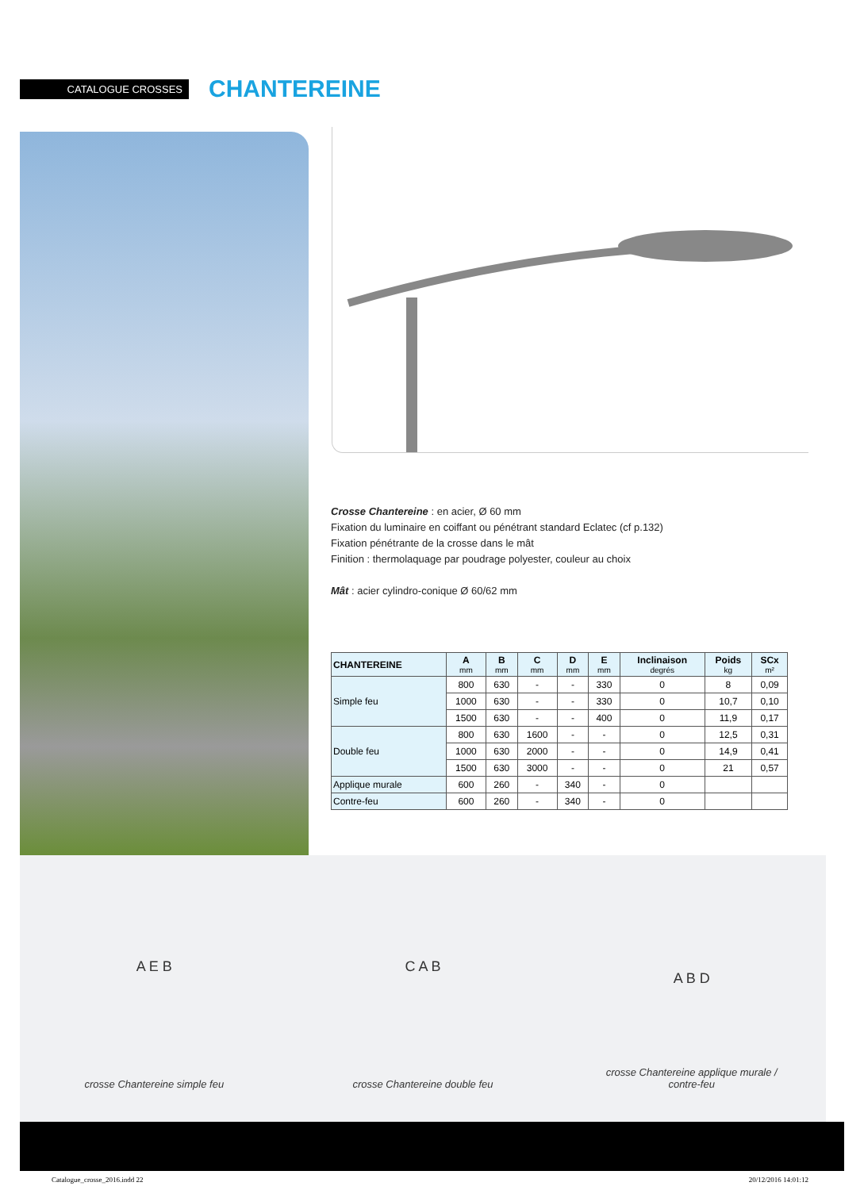CATALOGUE CROSSES
CHANTEREINE
Crosse Chantereine : en acier, Ø 60 mm
Fixation du luminaire en coiffant ou pénétrant standard Eclatec (cf p.132)
Fixation pénétrante de la crosse dans le mât
Finition : thermolaquage par poudrage polyester, couleur au choix
Mât : acier cylindro-conique Ø 60/62 mm
| CHANTEREINE | A mm | B mm | C mm | D mm | E mm | Inclinaison degrés | Poids kg | SCx m² |
| --- | --- | --- | --- | --- | --- | --- | --- | --- |
| Simple feu | 800 | 630 | - | - | 330 | 0 | 8 | 0,09 |
| | 1000 | 630 | - | - | 330 | 0 | 10,7 | 0,10 |
| | 1500 | 630 | - | - | 400 | 0 | 11,9 | 0,17 |
| Double feu | 800 | 630 | 1600 | - | - | 0 | 12,5 | 0,31 |
| | 1000 | 630 | 2000 | - | - | 0 | 14,9 | 0,41 |
| | 1500 | 630 | 3000 | - | - | 0 | 21 | 0,57 |
| Applique murale | 600 | 260 | - | 340 | - | 0 | | |
| Contre-feu | 600 | 260 | - | 340 | - | 0 | | |
A E B
crosse Chantereine simple feu
C A B
crosse Chantereine double feu
A B D
crosse Chantereine applique murale /
contre-feu
Catalogue_crosse_2016.indd 22 20/12/2016 14:01:12